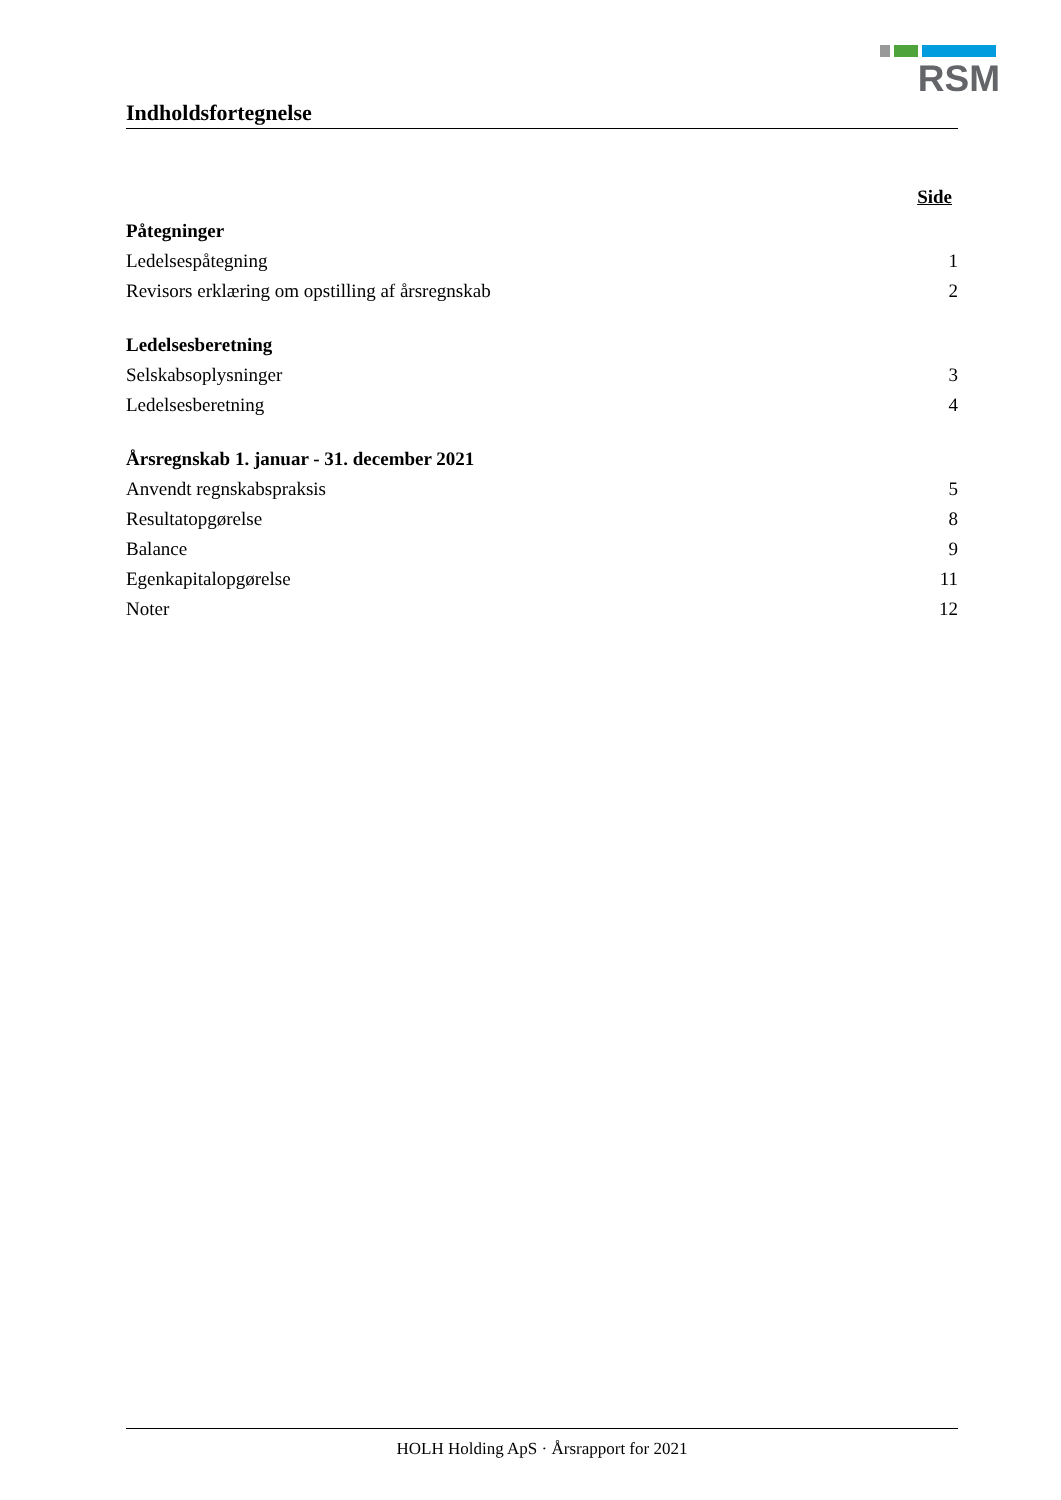RSM
Indholdsfortegnelse
Side
Påtegninger
Ledelsespåtegning 1
Revisors erklæring om opstilling af årsregnskab 2
Ledelsesberetning
Selskabsoplysninger 3
Ledelsesberetning 4
Årsregnskab 1. januar - 31. december 2021
Anvendt regnskabspraksis 5
Resultatopgørelse 8
Balance 9
Egenkapitalopgørelse 11
Noter 12
HOLH Holding ApS · Årsrapport for 2021